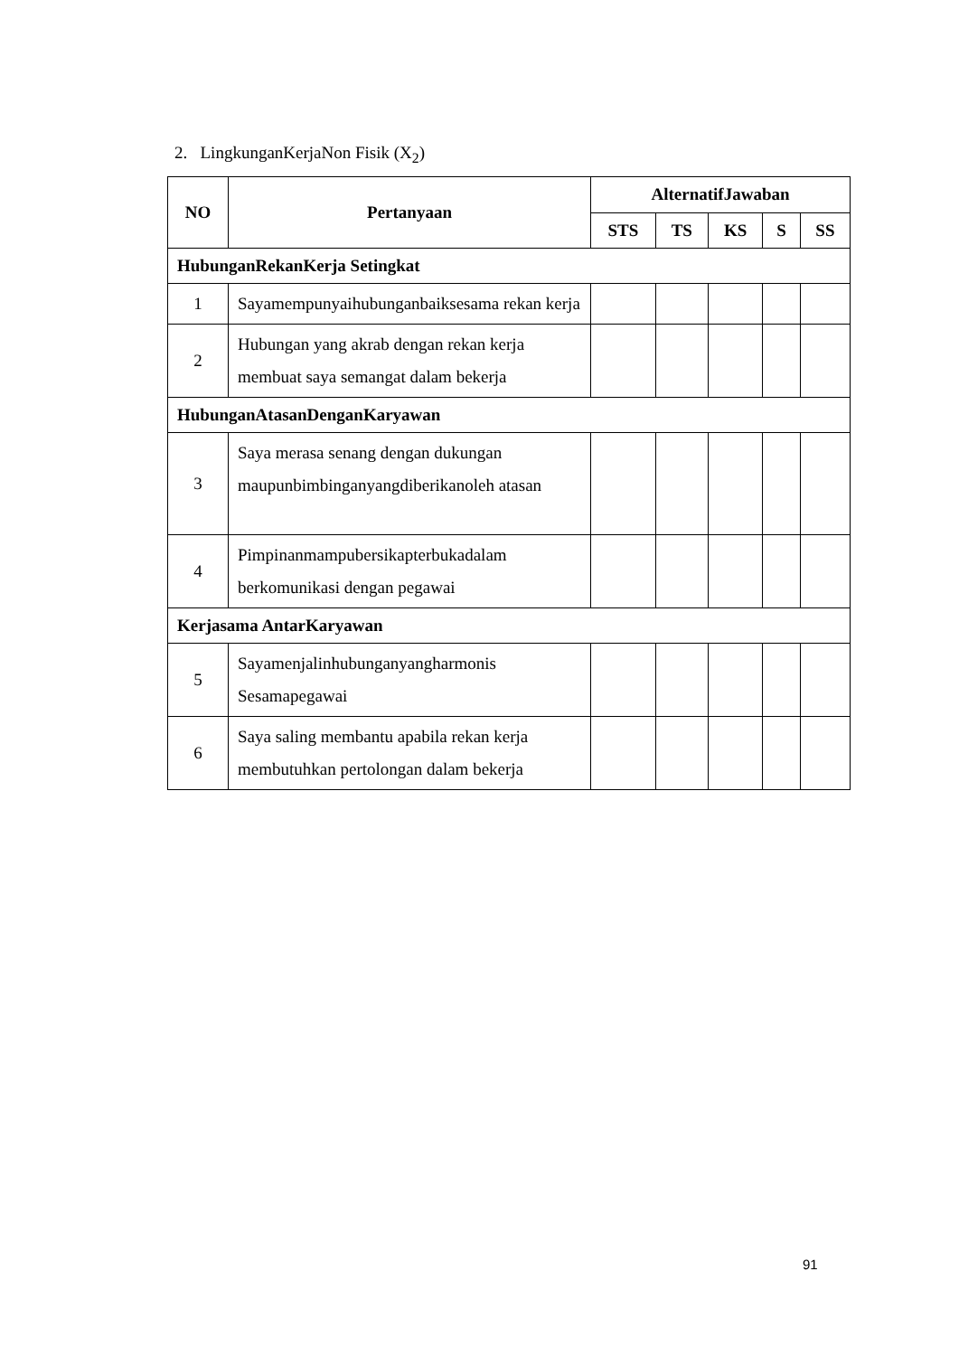2. LingkunganKerjaNon Fisik (X<sub>2</sub>)
| NO | Pertanyaan | AlternatifJawaban | | | | |
| --- | --- | --- | --- | --- | --- | --- |
| | | STS | TS | KS | S | SS |
| HubunganRekanKerja Setingkat | | | | | | |
| 1 | Sayamempunyaihubunganbaiksesama rekan kerja | | | | | |
| 2 | Hubungan yang akrab dengan rekan kerja membuat saya semangat dalam bekerja | | | | | |
| HubunganAtasanDenganKaryawan | | | | | | |
| 3 | Saya merasa senang dengan dukungan maupunbimbinganyangdiberikanoleh atasan | | | | | |
| 4 | Pimpinanmampubersikapterbukadalam berkomunikasi dengan pegawai | | | | | |
| Kerjasama AntarKaryawan | | | | | | |
| 5 | Sayamenjalinhubunganyangharmonis Sesamapegawai | | | | | |
| 6 | Saya saling membantu apabila rekan kerja membutuhkan pertolongan dalam bekerja | | | | | |
91